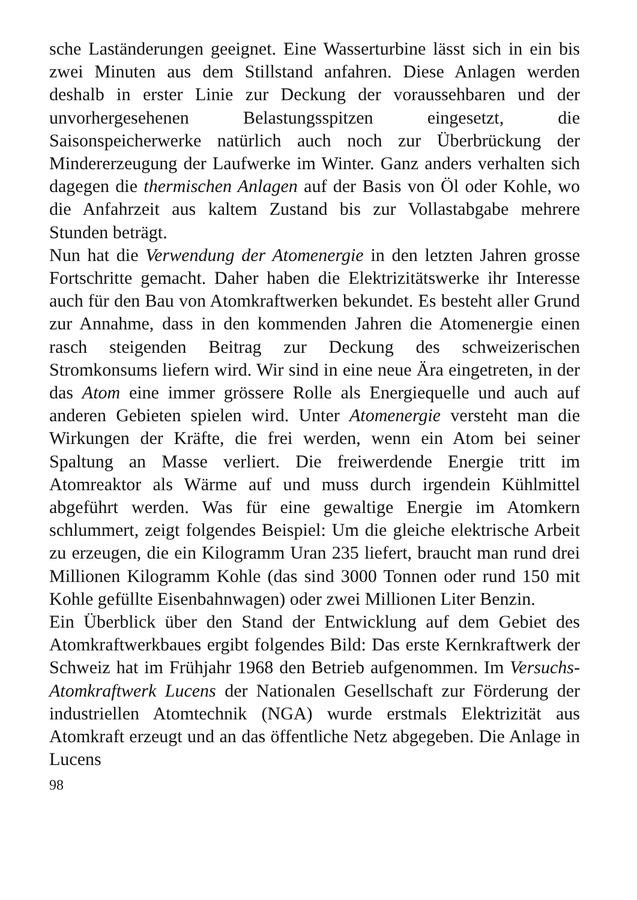sche Laständerungen geeignet. Eine Wasserturbine lässt sich in ein bis zwei Minuten aus dem Stillstand anfahren. Diese Anlagen werden deshalb in erster Linie zur Deckung der voraussehbaren und der unvorhergesehenen Belastungsspitzen eingesetzt, die Saisonspeicherwerke natürlich auch noch zur Überbrückung der Mindererzeugung der Laufwerke im Winter. Ganz anders verhalten sich dagegen die thermischen Anlagen auf der Basis von Öl oder Kohle, wo die Anfahrzeit aus kaltem Zustand bis zur Vollastabgabe mehrere Stunden beträgt.
Nun hat die Verwendung der Atomenergie in den letzten Jahren grosse Fortschritte gemacht. Daher haben die Elektrizitätswerke ihr Interesse auch für den Bau von Atomkraftwerken bekundet. Es besteht aller Grund zur Annahme, dass in den kommenden Jahren die Atomenergie einen rasch steigenden Beitrag zur Deckung des schweizerischen Stromkonsums liefern wird. Wir sind in eine neue Ära eingetreten, in der das Atom eine immer grössere Rolle als Energiequelle und auch auf anderen Gebieten spielen wird. Unter Atomenergie versteht man die Wirkungen der Kräfte, die frei werden, wenn ein Atom bei seiner Spaltung an Masse verliert. Die freiwerdende Energie tritt im Atomreaktor als Wärme auf und muss durch irgendein Kühlmittel abgeführt werden. Was für eine gewaltige Energie im Atomkern schlummert, zeigt folgendes Beispiel: Um die gleiche elektrische Arbeit zu erzeugen, die ein Kilogramm Uran 235 liefert, braucht man rund drei Millionen Kilogramm Kohle (das sind 3000 Tonnen oder rund 150 mit Kohle gefüllte Eisenbahnwagen) oder zwei Millionen Liter Benzin.
Ein Überblick über den Stand der Entwicklung auf dem Gebiet des Atomkraftwerkbaues ergibt folgendes Bild: Das erste Kernkraftwerk der Schweiz hat im Frühjahr 1968 den Betrieb aufgenommen. Im Versuchs-Atomkraftwerk Lucens der Nationalen Gesellschaft zur Förderung der industriellen Atomtechnik (NGA) wurde erstmals Elektrizität aus Atomkraft erzeugt und an das öffentliche Netz abgegeben. Die Anlage in Lucens
98